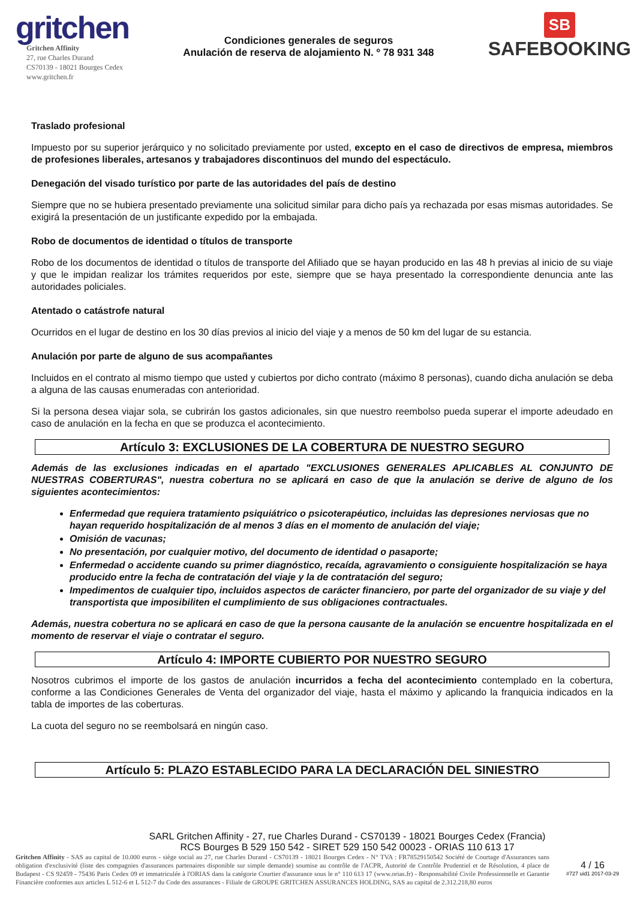gritchen
Gritchen Affinity
27, rue Charles Durand
CS70139 - 18021 Bourges Cedex
www.gritchen.fr
Condiciones generales de seguros
Anulación de reserva de alojamiento N. º 78 931 348
SB
SAFEBOOKING
Traslado profesional
Impuesto por su superior jerárquico y no solicitado previamente por usted, excepto en el caso de directivos de empresa, miembros de profesiones liberales, artesanos y trabajadores discontinuos del mundo del espectáculo.
Denegación del visado turístico por parte de las autoridades del país de destino
Siempre que no se hubiera presentado previamente una solicitud similar para dicho país ya rechazada por esas mismas autoridades. Se exigirá la presentación de un justificante expedido por la embajada.
Robo de documentos de identidad o títulos de transporte
Robo de los documentos de identidad o títulos de transporte del Afiliado que se hayan producido en las 48 h previas al inicio de su viaje y que le impidan realizar los trámites requeridos por este, siempre que se haya presentado la correspondiente denuncia ante las autoridades policiales.
Atentado o catástrofe natural
Ocurridos en el lugar de destino en los 30 días previos al inicio del viaje y a menos de 50 km del lugar de su estancia.
Anulación por parte de alguno de sus acompañantes
Incluidos en el contrato al mismo tiempo que usted y cubiertos por dicho contrato (máximo 8 personas), cuando dicha anulación se deba a alguna de las causas enumeradas con anterioridad.
Si la persona desea viajar sola, se cubrirán los gastos adicionales, sin que nuestro reembolso pueda superar el importe adeudado en caso de anulación en la fecha en que se produzca el acontecimiento.
Artículo 3: EXCLUSIONES DE LA COBERTURA DE NUESTRO SEGURO
Además de las exclusiones indicadas en el apartado "EXCLUSIONES GENERALES APLICABLES AL CONJUNTO DE NUESTRAS COBERTURAS", nuestra cobertura no se aplicará en caso de que la anulación se derive de alguno de los siguientes acontecimientos:
Enfermedad que requiera tratamiento psiquiátrico o psicoterapéutico, incluidas las depresiones nerviosas que no hayan requerido hospitalización de al menos 3 días en el momento de anulación del viaje;
Omisión de vacunas;
No presentación, por cualquier motivo, del documento de identidad o pasaporte;
Enfermedad o accidente cuando su primer diagnóstico, recaída, agravamiento o consiguiente hospitalización se haya producido entre la fecha de contratación del viaje y la de contratación del seguro;
Impedimentos de cualquier tipo, incluidos aspectos de carácter financiero, por parte del organizador de su viaje y del transportista que imposibiliten el cumplimiento de sus obligaciones contractuales.
Además, nuestra cobertura no se aplicará en caso de que la persona causante de la anulación se encuentre hospitalizada en el momento de reservar el viaje o contratar el seguro.
Artículo 4: IMPORTE CUBIERTO POR NUESTRO SEGURO
Nosotros cubrimos el importe de los gastos de anulación incurridos a fecha del acontecimiento contemplado en la cobertura, conforme a las Condiciones Generales de Venta del organizador del viaje, hasta el máximo y aplicando la franquicia indicados en la tabla de importes de las coberturas.
La cuota del seguro no se reembolsará en ningún caso.
Artículo 5: PLAZO ESTABLECIDO PARA LA DECLARACIÓN DEL SINIESTRO
SARL Gritchen Affinity - 27, rue Charles Durand - CS70139 - 18021 Bourges Cedex (Francia)
RCS Bourges B 529 150 542 - SIRET 529 150 542 00023 - ORIAS 110 613 17
Gritchen Affinity - SAS au capital de 10.000 euros - siège social au 27, rue Charles Durand - CS70139 - 18021 Bourges Cedex - N° TVA : FR78529150542 Société de Courtage d'Assurances sans obligation d'exclusivité (liste des compagnies d'assurances partenaires disponible sur simple demande) soumise au contrôle de l'ACPR, Autorité de Contrôle Prudentiel et de Résolution, 4 place de Budapest - CS 92459 - 75436 Paris Cedex 09 et immatriculée à l'ORIAS dans la catégorie Courtier d'assurance sous le n° 110 613 17 (www.orias.fr) - Responsabilité Civile Professionnelle et Garantie Financière conformes aux articles L 512-6 et L 512-7 du Code des assurances - Filiale de GROUPE GRITCHEN ASSURANCES HOLDING, SAS au capital de 2.312.218,80 euros
4 / 16
#727 uid1 2017-03-29